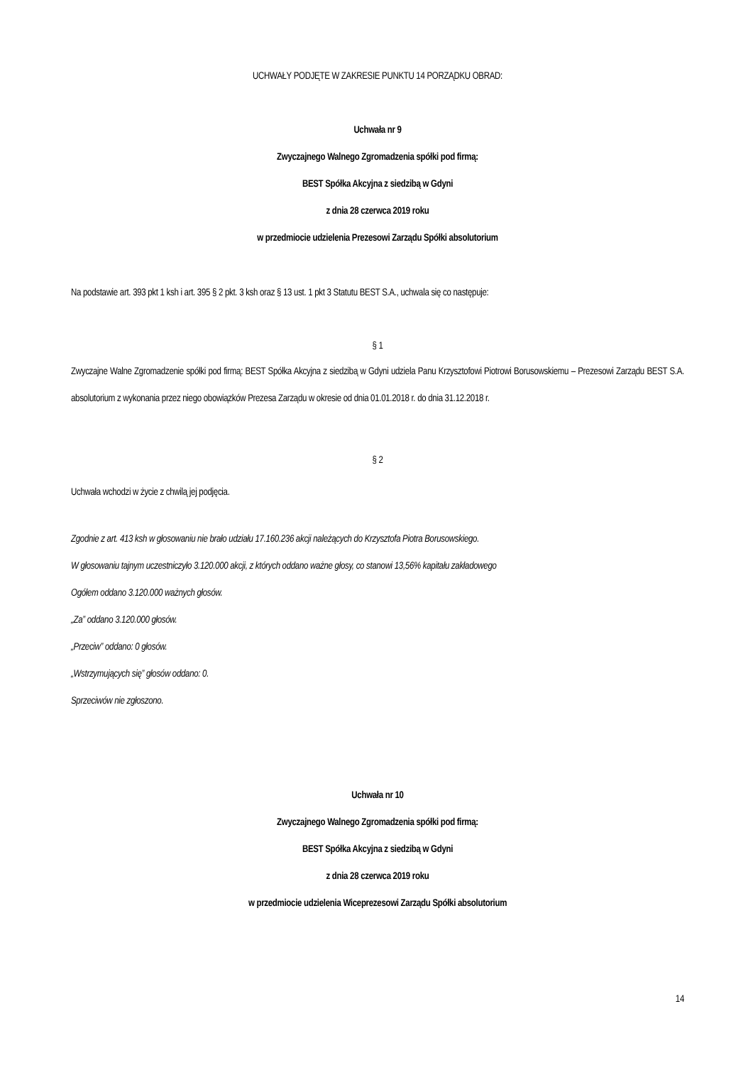UCHWAŁY PODJĘTE W ZAKRESIE PUNKTU 14 PORZĄDKU OBRAD:
Uchwała nr 9
Zwyczajnego Walnego Zgromadzenia spółki pod firmą:
BEST Spółka Akcyjna z siedzibą w Gdyni
z dnia 28 czerwca 2019 roku
w przedmiocie udzielenia Prezesowi Zarządu Spółki absolutorium
Na podstawie art. 393 pkt 1 ksh i art. 395 § 2 pkt. 3 ksh oraz § 13 ust. 1 pkt 3 Statutu BEST S.A., uchwala się co następuje:
§ 1
Zwyczajne Walne Zgromadzenie spółki pod firmą: BEST Spółka Akcyjna z siedzibą w Gdyni udziela Panu Krzysztofowi Piotrowi Borusowskiemu – Prezesowi Zarządu BEST S.A. absolutorium z wykonania przez niego obowiązków Prezesa Zarządu w okresie od dnia 01.01.2018 r. do dnia 31.12.2018 r.
§ 2
Uchwała wchodzi w życie z chwilą jej podjęcia.
Zgodnie z art. 413 ksh w głosowaniu nie brało udziału 17.160.236 akcji należących do Krzysztofa Piotra Borusowskiego.
W głosowaniu tajnym uczestniczyło 3.120.000 akcji, z których oddano ważne głosy, co stanowi 13,56% kapitału zakładowego
Ogółem oddano 3.120.000 ważnych głosów.
„Za” oddano 3.120.000 głosów.
„Przeciw” oddano: 0 głosów.
„Wstrzymujących się” głosów oddano: 0.
Sprzeciwów nie zgłoszono.
Uchwała nr 10
Zwyczajnego Walnego Zgromadzenia spółki pod firmą:
BEST Spółka Akcyjna z siedzibą w Gdyni
z dnia 28 czerwca 2019 roku
w przedmiocie udzielenia Wiceprezesowi Zarządu Spółki absolutorium
14